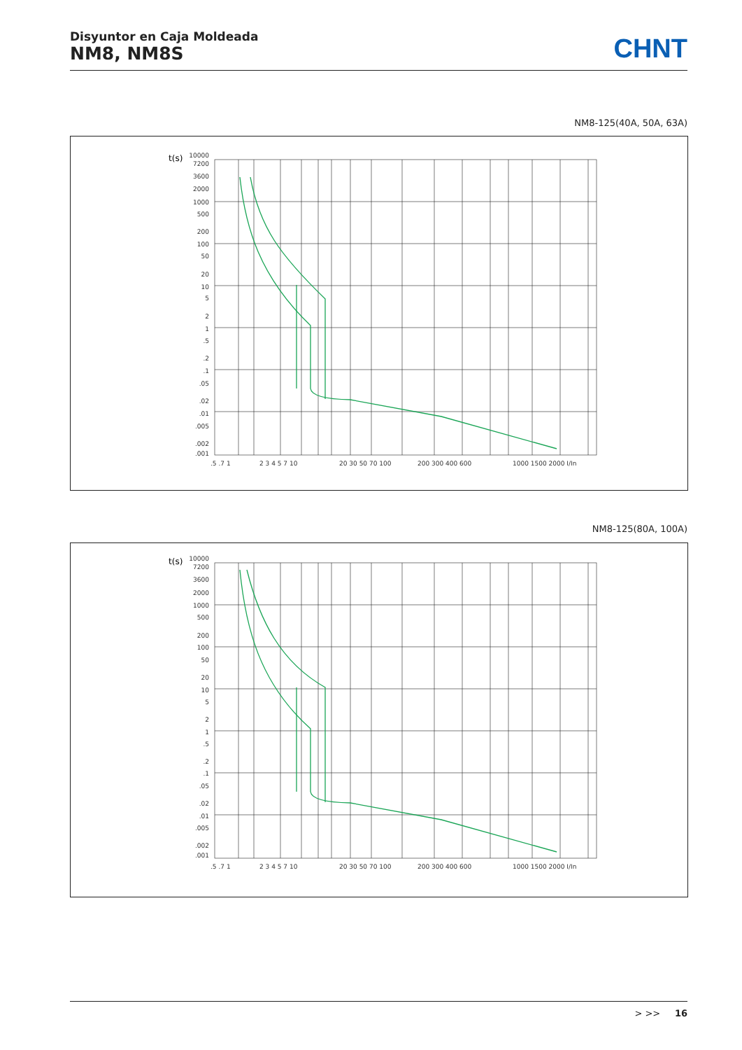Disyuntor en Caja Moldeada
NM8, NM8S
CHNT
NM8-125(40A, 50A, 63A)
t(s)
10000
7200
3600
2000
1000
500
200
100
50
20
10
5
2
1
.5
.2
.1
.05
.02
.01
.005
.002
.001
.5 .7 1
2 3 4 5 7 10
20 30 50 70 100
200 300 400 600
1000 1500 2000 I/In
NM8-125(80A, 100A)
t(s)
10000
7200
3600
2000
1000
500
200
100
50
20
10
5
2
1
.5
.2
.1
.05
.02
.01
.005
.002
.001
.5 .7 1
2 3 4 5 7 10
20 30 50 70 100
200 300 400 600
1000 1500 2000 I/In
> >> 16